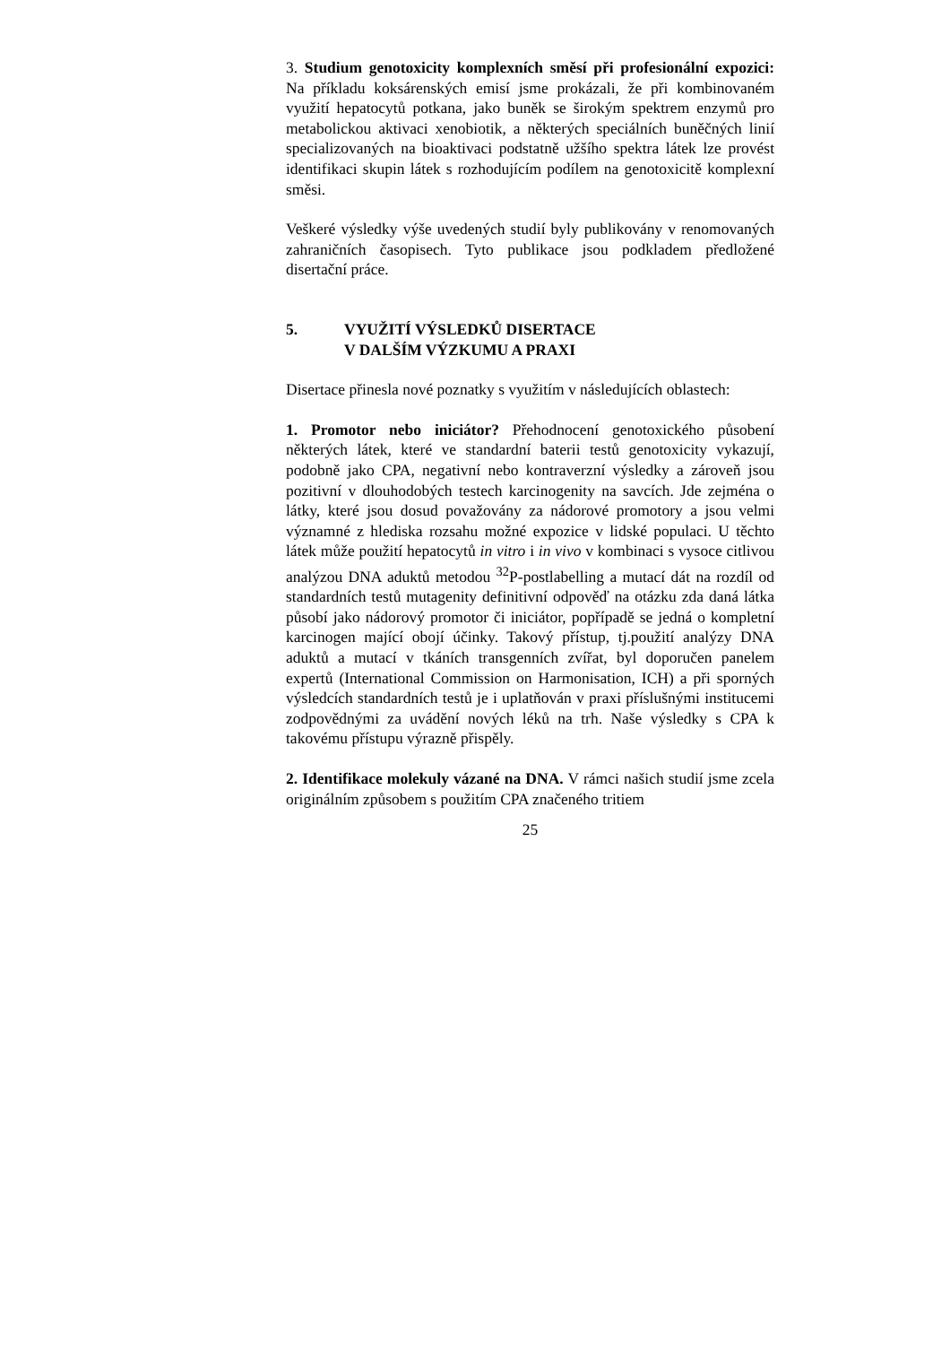3. Studium genotoxicity komplexních směsí při profesionální expozici: Na příkladu koksárenských emisí jsme prokázali, že při kombinovaném využití hepatocytů potkana, jako buněk se širokým spektrem enzymů pro metabolickou aktivaci xenobiotik, a některých speciálních buněčných linií specializovaných na bioaktivaci podstatně užšího spektra látek lze provést identifikaci skupin látek s rozhodujícím podílem na genotoxicitě komplexní směsi.
Veškeré výsledky výše uvedených studií byly publikovány v renomovaných zahraničních časopisech. Tyto publikace jsou podkladem předložené disertační práce.
5. VYUŽITÍ VÝSLEDKŮ DISERTACE
V DALŠÍM VÝZKUMU A PRAXI
Disertace přinesla nové poznatky s využitím v následujících oblastech:
1. Promotor nebo iniciátor? Přehodnocení genotoxického působení některých látek, které ve standardní baterii testů genotoxicity vykazují, podobně jako CPA, negativní nebo kontraverzní výsledky a zároveň jsou pozitivní v dlouhodobých testech karcinogenity na savcích. Jde zejména o látky, které jsou dosud považovány za nádorové promotory a jsou velmi významné z hlediska rozsahu možné expozice v lidské populaci. U těchto látek může použití hepatocytů in vitro i in vivo v kombinaci s vysoce citlivou analýzou DNA aduktů metodou <sup>32</sup>P-postlabelling a mutací dát na rozdíl od standardních testů mutagenity definitivní odpověď na otázku zda daná látka působí jako nádorový promotor či iniciátor, popřípadě se jedná o kompletní karcinogen mající obojí účinky. Takový přístup, tj.použití analýzy DNA aduktů a mutací v tkáních transgenních zvířat, byl doporučen panelem expertů (International Commission on Harmonisation, ICH) a při sporných výsledcích standardních testů je i uplatňován v praxi příslušnými institucemi zodpovědnými za uvádění nových léků na trh. Naše výsledky s CPA k takovému přístupu výrazně přispěly.
2. Identifikace molekuly vázané na DNA. V rámci našich studií jsme zcela originálním způsobem s použitím CPA značeného tritiem
25